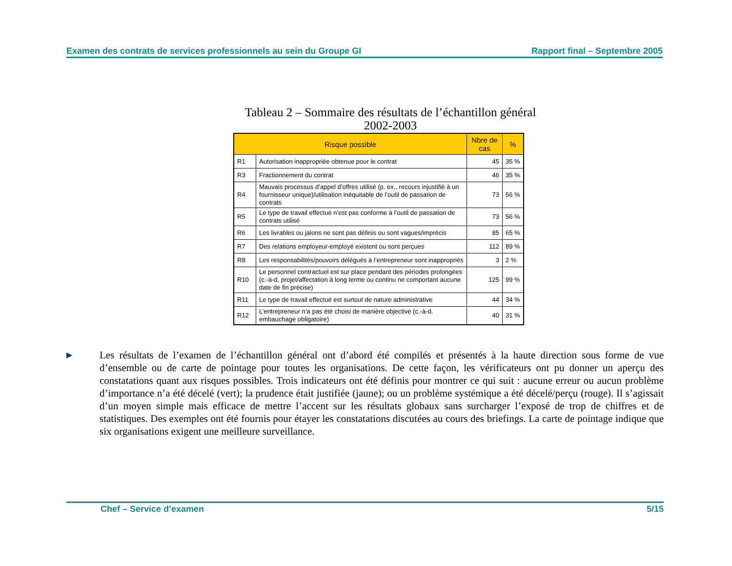Examen des contrats de services professionnels au sein du Groupe GI Rapport final – Septembre 2005
Tableau 2 – Sommaire des résultats de l’échantillon général
2002-2003
| Risque possible | | Nbre de cas | % |
| --- | --- | --- | --- |
| R1 | Autorisation inappropriée obtenue pour le contrat | 45 | 35 % |
| R3 | Fractionnement du contrat | 46 | 35 % |
| R4 | Mauvais processus d’appel d’offres utilisé (p. ex., recours injustifié à un fournisseur unique)/utilisation inéquitable de l’outil de passation de contrats | 73 | 56 % |
| R5 | Le type de travail effectué n’est pas conforme à l’outil de passation de contrats utilisé | 73 | 56 % |
| R6 | Les livrables ou jalons ne sont pas définis ou sont vagues/imprécis | 85 | 65 % |
| R7 | Des relations employeur-employé existent ou sont perçues | 112 | 89 % |
| R8 | Les responsabilités/pouvoirs délégués à l’entrepreneur sont inappropriés | 3 | 2 % |
| R10 | Le personnel contractuel est sur place pendant des périodes prolongées (c.-à-d. projet/affectation à long terme ou continu ne comportant aucune date de fin précise) | 125 | 99 % |
| R11 | Le type de travail effectué est surtout de nature administrative | 44 | 34 % |
| R12 | L’entrepreneur n’a pas été choisi de manière objective (c.-à-d. embauchage obligatoire) | 40 | 31 % |
▶
Les résultats de l’examen de l’échantillon général ont d’abord été compilés et présentés à la haute direction sous forme de vue d’ensemble ou de carte de pointage pour toutes les organisations. De cette façon, les vérificateurs ont pu donner un aperçu des constatations quant aux risques possibles. Trois indicateurs ont été définis pour montrer ce qui suit : aucune erreur ou aucun problème d’importance n’a été décelé (vert); la prudence était justifiée (jaune); ou un problème systémique a été décelé/perçu (rouge). Il s’agissait d’un moyen simple mais efficace de mettre l’accent sur les résultats globaux sans surcharger l’exposé de trop de chiffres et de statistiques. Des exemples ont été fournis pour étayer les constatations discutées au cours des briefings. La carte de pointage indique que six organisations exigent une meilleure surveillance.
Chef – Service d’examen 5/15